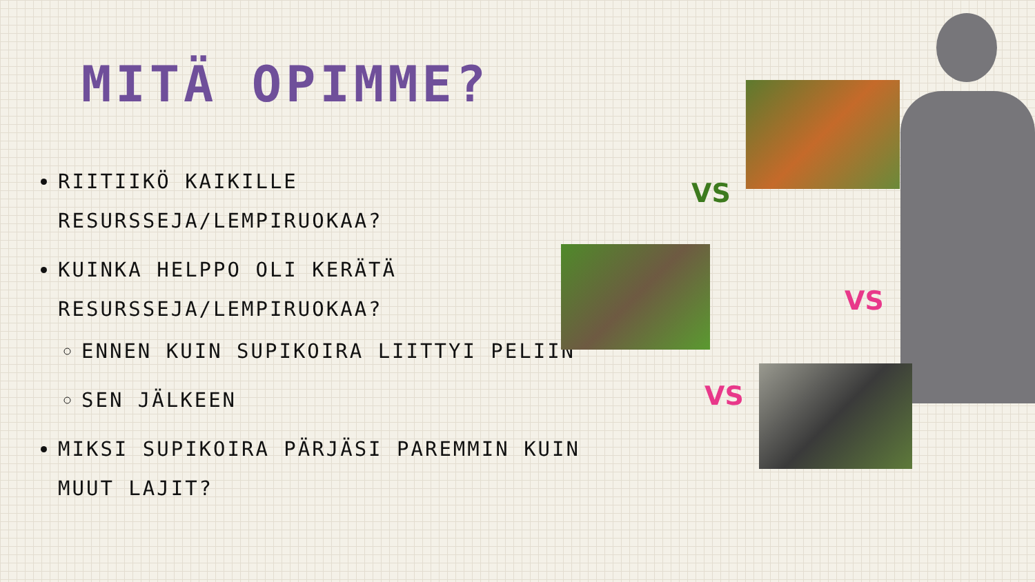MITÄ OPIMME?
RIITIIKÖ KAIKILLE RESURSSEJA/LEMPIRUOKAA?
KUINKA HELPPO OLI KERÄTÄ RESURSSEJA/LEMPIRUOKAA?
ENNEN KUIN SUPIKOIRA LIITTYI PELIIN
SEN JÄLKEEN
MIKSI SUPIKOIRA PÄRJÄSI PAREMMIN KUIN MUUT LAJIT?
VS
VS
VS